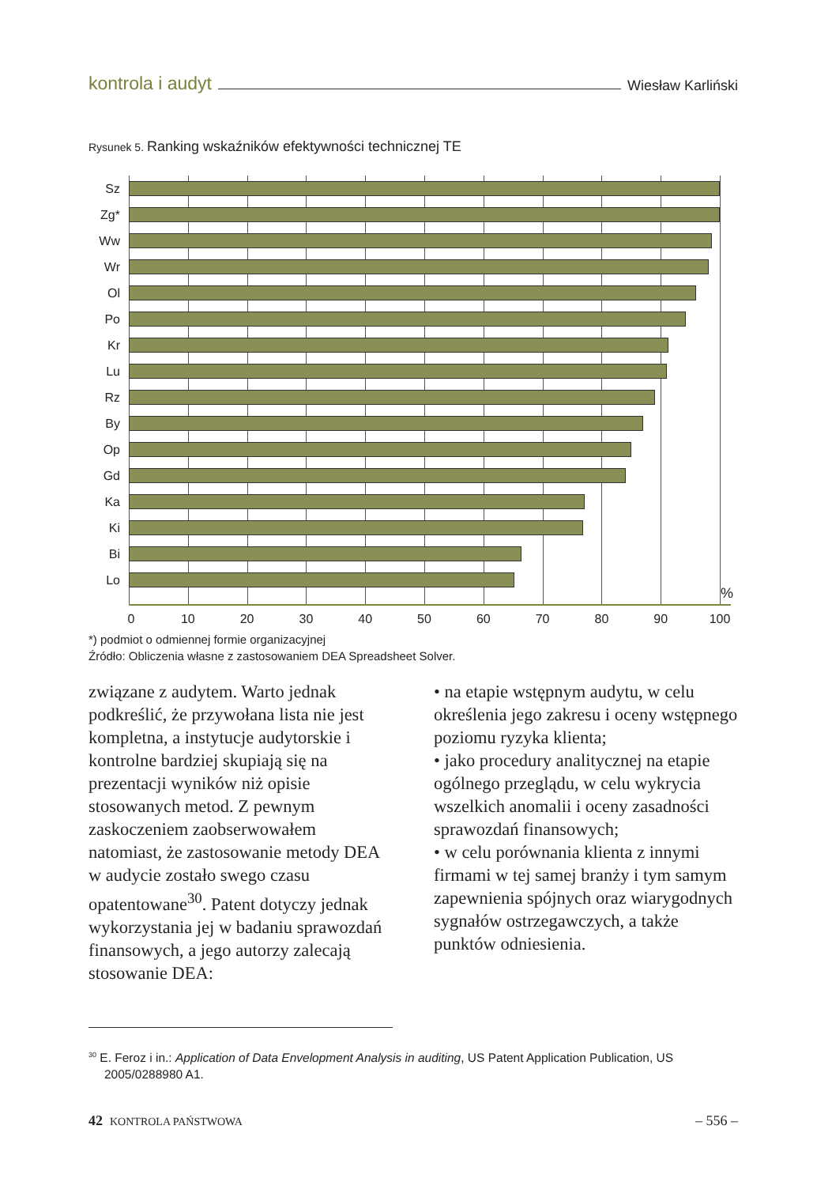kontrola i audyt Wiesław Karliński
Rysunek 5. Ranking wskaźników efektywności technicznej TE
Sz
Zg*
Ww
Wr
Ol
Po
Kr
Lu
Rz
By
Op
Gd
Ka
Ki
Bi
Lo
%
0 10 20 30 40 50 60 70 80 90 100
*) podmiot o odmiennej formie organizacyjnej
Źródło: Obliczenia własne z zastosowaniem DEA Spreadsheet Solver.
związane z audytem. Warto jednak podkreślić, że przywołana lista nie jest kompletna, a instytucje audytorskie i kontrolne bardziej skupiają się na prezentacji wyników niż opisie stosowanych metod. Z pewnym zaskoczeniem zaobserwowałem natomiast, że zastosowanie metody DEA w audycie zostało swego czasu opatentowane<sup>30</sup>. Patent dotyczy jednak wykorzystania jej w badaniu sprawozdań finansowych, a jego autorzy zalecają stosowanie DEA:
• na etapie wstępnym audytu, w celu określenia jego zakresu i oceny wstępnego poziomu ryzyka klienta;
• jako procedury analitycznej na etapie ogólnego przeglądu, w celu wykrycia wszelkich anomalii i oceny zasadności sprawozdań finansowych;
• w celu porównania klienta z innymi firmami w tej samej branży i tym samym zapewnienia spójnych oraz wiarygodnych sygnałów ostrzegawczych, a także punktów odniesienia.
<sup>30</sup> E. Feroz i in.: Application of Data Envelopment Analysis in auditing, US Patent Application Publication, US 2005/0288980 A1.
42 KONTROLA PAŃSTWOWA – 556 –